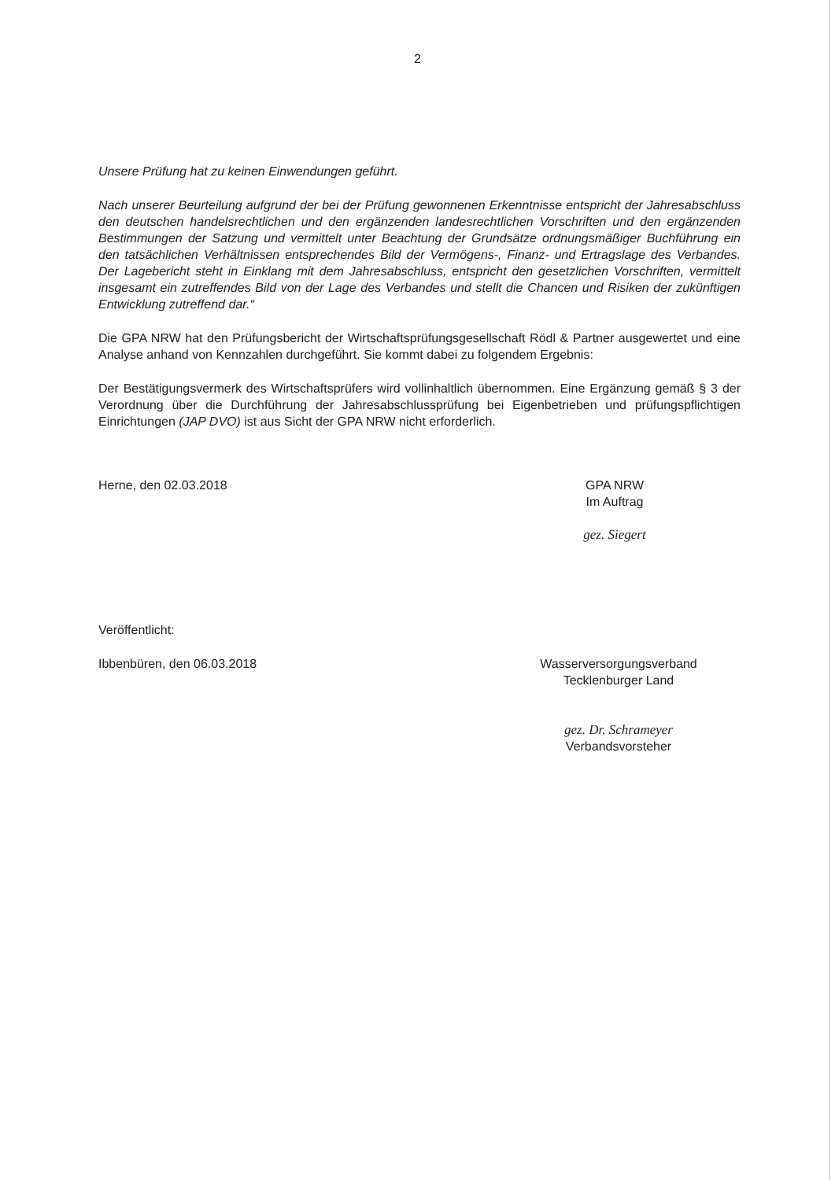2
Unsere Prüfung hat zu keinen Einwendungen geführt.
Nach unserer Beurteilung aufgrund der bei der Prüfung gewonnenen Erkenntnisse entspricht der Jahresabschluss den deutschen handelsrechtlichen und den ergänzenden landesrechtlichen Vorschriften und den ergänzenden Bestimmungen der Satzung und vermittelt unter Beachtung der Grundsätze ordnungsmäßiger Buchführung ein den tatsächlichen Verhältnissen entsprechendes Bild der Vermögens-, Finanz- und Ertragslage des Verbandes. Der Lagebericht steht in Einklang mit dem Jahresabschluss, entspricht den gesetzlichen Vorschriften, vermittelt insgesamt ein zutreffendes Bild von der Lage des Verbandes und stellt die Chancen und Risiken der zukünftigen Entwicklung zutreffend dar.“
Die GPA NRW hat den Prüfungsbericht der Wirtschaftsprüfungsgesellschaft Rödl & Partner ausgewertet und eine Analyse anhand von Kennzahlen durchgeführt. Sie kommt dabei zu folgendem Ergebnis:
Der Bestätigungsvermerk des Wirtschaftsprüfers wird vollinhaltlich übernommen. Eine Ergänzung gemäß § 3 der Verordnung über die Durchführung der Jahresabschlussprüfung bei Eigenbetrieben und prüfungspflichtigen Einrichtungen (JAP DVO) ist aus Sicht der GPA NRW nicht erforderlich.
Herne, den 02.03.2018 GPA NRW
Im Auftrag
gez. Siegert
Veröffentlicht:
Ibbenbüren, den 06.03.2018 Wasserversorgungsverband
Tecklenburger Land
gez. Dr. Schrameyer
Verbandsvorsteher